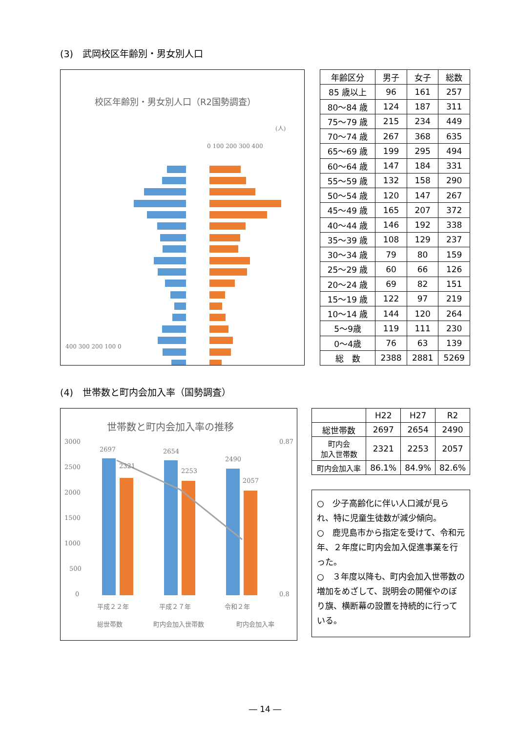(3)　武岡校区年齢別・男女別人口
校区年齢別・男女別人口（R2国勢調査）
(人)
0 100 200 300 400
400 300 200 100 0
| 年齢区分 | 男子 | 女子 | 総数 |
| 85 歳以上 | 96 | 161 | 257 |
| 80～84 歳 | 124 | 187 | 311 |
| 75～79 歳 | 215 | 234 | 449 |
| 70～74 歳 | 267 | 368 | 635 |
| 65～69 歳 | 199 | 295 | 494 |
| 60～64 歳 | 147 | 184 | 331 |
| 55～59 歳 | 132 | 158 | 290 |
| 50～54 歳 | 120 | 147 | 267 |
| 45～49 歳 | 165 | 207 | 372 |
| 40～44 歳 | 146 | 192 | 338 |
| 35～39 歳 | 108 | 129 | 237 |
| 30～34 歳 | 79 | 80 | 159 |
| 25～29 歳 | 60 | 66 | 126 |
| 20～24 歳 | 69 | 82 | 151 |
| 15～19 歳 | 122 | 97 | 219 |
| 10～14 歳 | 144 | 120 | 264 |
| 5～9歳 | 119 | 111 | 230 |
| 0～4歳 | 76 | 63 | 139 |
| 総 数 | 2388 | 2881 | 5269 |
(4)　世帯数と町内会加入率（国勢調査）
世帯数と町内会加入率の推移
3000
2500
2000
1500
1000
500
0
0.87
0.8
2697
2321
2654
2253
2490
2057
平成２２年
平成２７年
令和２年
総世帯数
町内会加入世帯数
町内会加入率
| | H22 | H27 | R2 |
| 総世帯数 | 2697 | 2654 | 2490 |
| 町内会 加入世帯数 | 2321 | 2253 | 2057 |
| 町内会加入率 | 86.1% | 84.9% | 82.6% |
○　少子高齢化に伴い人口減が見られ、特に児童生徒数が減少傾向。
○　鹿児島市から指定を受けて、令和元年、２年度に町内会加入促進事業を行った。
○　３年度以降も、町内会加入世帯数の増加をめざして、説明会の開催やのぼり旗、横断幕の設置を持続的に行っている。
― 14 ―